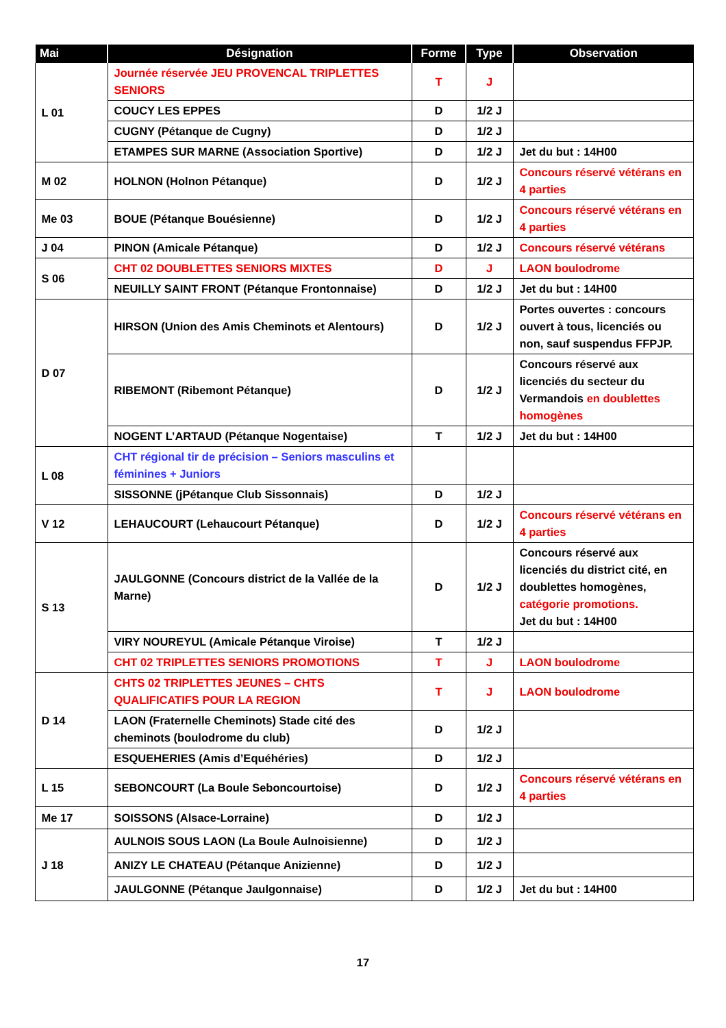| Mai | Désignation | Forme | Type | Observation |
| --- | --- | --- | --- | --- |
| L 01 | Journée réservée JEU PROVENCAL TRIPLETTES SENIORS | T | J | |
| | COUCY LES EPPES | D | 1/2 J | |
| | CUGNY (Pétanque de Cugny) | D | 1/2 J | |
| | ETAMPES SUR MARNE (Association Sportive) | D | 1/2 J | Jet du but : 14H00 |
| M 02 | HOLNON (Holnon Pétanque) | D | 1/2 J | Concours réservé vétérans en 4 parties |
| Me 03 | BOUE (Pétanque Bouésienne) | D | 1/2 J | Concours réservé vétérans en 4 parties |
| J 04 | PINON (Amicale Pétanque) | D | 1/2 J | Concours réservé vétérans |
| S 06 | CHT 02 DOUBLETTES SENIORS MIXTES | D | J | LAON boulodrome |
| | NEUILLY SAINT FRONT (Pétanque Frontonnaise) | D | 1/2 J | Jet du but : 14H00 |
| D 07 | HIRSON (Union des Amis Cheminots et Alentours) | D | 1/2 J | Portes ouvertes : concours ouvert à tous, licenciés ou non, sauf suspendus FFPJP. |
| | RIBEMONT (Ribemont Pétanque) | D | 1/2 J | Concours réservé aux licenciés du secteur du Vermandois en doublettes homogènes |
| | NOGENT L’ARTAUD (Pétanque Nogentaise) | T | 1/2 J | Jet du but : 14H00 |
| L 08 | CHT régional tir de précision – Seniors masculins et féminines + Juniors | | | |
| | SISSONNE (jPétanque Club Sissonnais) | D | 1/2 J | |
| V 12 | LEHAUCOURT (Lehaucourt Pétanque) | D | 1/2 J | Concours réservé vétérans en 4 parties |
| S 13 | JAULGONNE (Concours district de la Vallée de la Marne) | D | 1/2 J | Concours réservé aux licenciés du district cité, en doublettes homogènes, catégorie promotions. Jet du but : 14H00 |
| | VIRY NOUREYUL (Amicale Pétanque Viroise) | T | 1/2 J | |
| | CHT 02 TRIPLETTES SENIORS PROMOTIONS | T | J | LAON boulodrome |
| D 14 | CHTS 02 TRIPLETTES JEUNES – CHTS QUALIFICATIFS POUR LA REGION | T | J | LAON boulodrome |
| | LAON (Fraternelle Cheminots) Stade cité des cheminots (boulodrome du club) | D | 1/2 J | |
| | ESQUEHERIES (Amis d’Equéhéries) | D | 1/2 J | |
| L 15 | SEBONCOURT (La Boule Seboncourtoise) | D | 1/2 J | Concours réservé vétérans en 4 parties |
| Me 17 | SOISSONS (Alsace-Lorraine) | D | 1/2 J | |
| J 18 | AULNOIS SOUS LAON (La Boule Aulnoisienne) | D | 1/2 J | |
| | ANIZY LE CHATEAU (Pétanque Anizienne) | D | 1/2 J | |
| | JAULGONNE (Pétanque Jaulgonnaise) | D | 1/2 J | Jet du but : 14H00 |
17